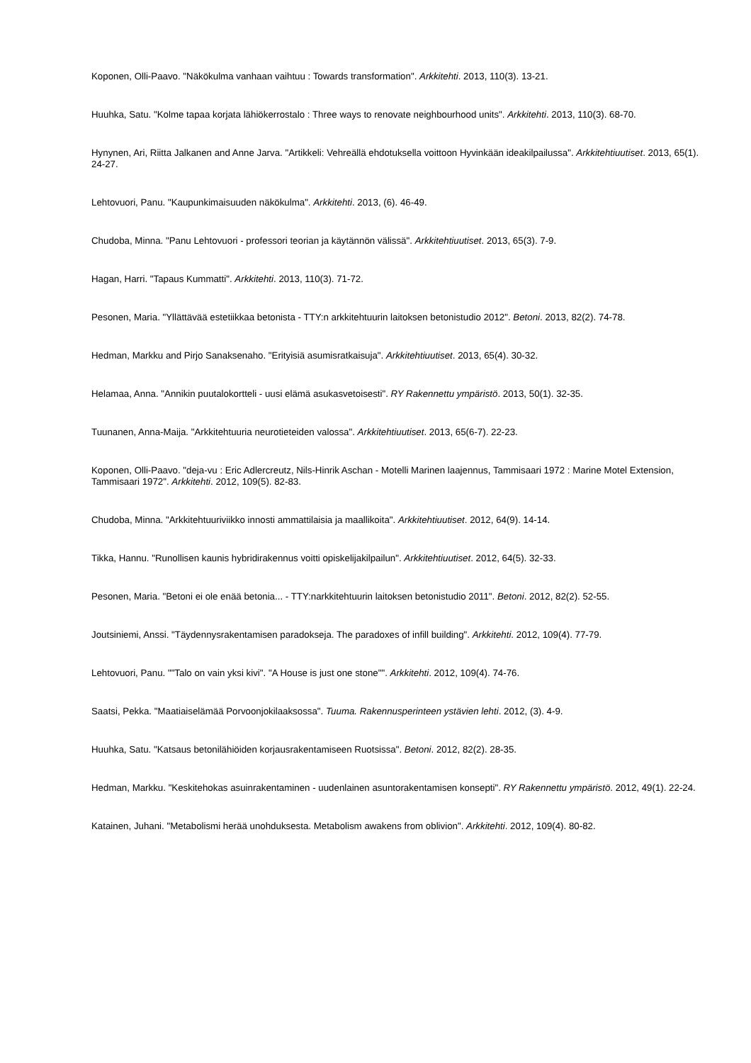Koponen, Olli-Paavo. "Näkökulma vanhaan vaihtuu : Towards transformation". Arkkitehti. 2013, 110(3). 13-21.
Huuhka, Satu. "Kolme tapaa korjata lähiökerrostalo : Three ways to renovate neighbourhood units". Arkkitehti. 2013, 110(3). 68-70.
Hynynen, Ari, Riitta Jalkanen and Anne Jarva. "Artikkeli: Vehreällä ehdotuksella voittoon Hyvinkään ideakilpailussa". Arkkitehtiuutiset. 2013, 65(1). 24-27.
Lehtovuori, Panu. "Kaupunkimaisuuden näkökulma". Arkkitehti. 2013, (6). 46-49.
Chudoba, Minna. "Panu Lehtovuori - professori teorian ja käytännön välissä". Arkkitehtiuutiset. 2013, 65(3). 7-9.
Hagan, Harri. "Tapaus Kummatti". Arkkitehti. 2013, 110(3). 71-72.
Pesonen, Maria. "Yllättävää estetiikkaa betonista - TTY:n arkkitehtuurin laitoksen betonistudio 2012". Betoni. 2013, 82(2). 74-78.
Hedman, Markku and Pirjo Sanaksenaho. "Erityisiä asumisratkaisuja". Arkkitehtiuutiset. 2013, 65(4). 30-32.
Helamaa, Anna. "Annikin puutalokortteli - uusi elämä asukasvetoisesti". RY Rakennettu ympäristö. 2013, 50(1). 32-35.
Tuunanen, Anna-Maija. "Arkkitehtuuria neurotieteiden valossa". Arkkitehtiuutiset. 2013, 65(6-7). 22-23.
Koponen, Olli-Paavo. "deja-vu : Eric Adlercreutz, Nils-Hinrik Aschan - Motelli Marinen laajennus, Tammisaari 1972 : Marine Motel Extension, Tammisaari 1972". Arkkitehti. 2012, 109(5). 82-83.
Chudoba, Minna. "Arkkitehtuuriviikko innosti ammattilaisia ja maallikoita". Arkkitehtiuutiset. 2012, 64(9). 14-14.
Tikka, Hannu. "Runollisen kaunis hybridirakennus voitti opiskelijakilpailun". Arkkitehtiuutiset. 2012, 64(5). 32-33.
Pesonen, Maria. "Betoni ei ole enää betonia... - TTY:narkkitehtuurin laitoksen betonistudio 2011". Betoni. 2012, 82(2). 52-55.
Joutsiniemi, Anssi. "Täydennysrakentamisen paradokseja. The paradoxes of infill building". Arkkitehti. 2012, 109(4). 77-79.
Lehtovuori, Panu. ""Talo on vain yksi kivi". "A House is just one stone"". Arkkitehti. 2012, 109(4). 74-76.
Saatsi, Pekka. "Maatiaiselämää Porvoonjokilaaksossa". Tuuma. Rakennusperinteen ystävien lehti. 2012, (3). 4-9.
Huuhka, Satu. "Katsaus betonilähiöiden korjausrakentamiseen Ruotsissa". Betoni. 2012, 82(2). 28-35.
Hedman, Markku. "Keskitehokas asuinrakentaminen - uudenlainen asuntorakentamisen konsepti". RY Rakennettu ympäristö. 2012, 49(1). 22-24.
Katainen, Juhani. "Metabolismi herää unohduksesta. Metabolism awakens from oblivion". Arkkitehti. 2012, 109(4). 80-82.